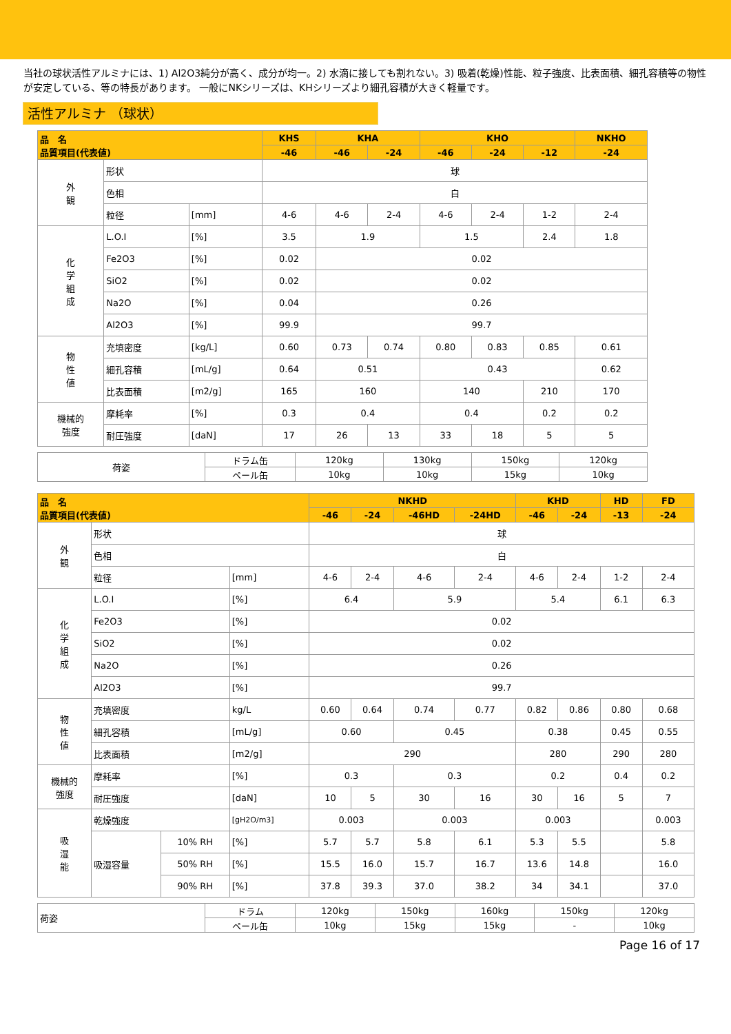当社の球状活性アルミナには、1) Al2O3純分が高く、成分が均一。2) 水滴に接しても割れない。3) 吸着(乾燥)性能、粒子強度、比表面積、細孔容積等の物性が安定している、等の特長があります。 一般にNKシリーズは、KHシリーズより細孔容積が大きく軽量です。
活性アルミナ （球状）
| 品 名 品質項目(代表値) | | | KHS | KHA | | KHO | | | NKHO |
| --- | --- | --- | --- | --- | --- | --- | --- | --- | --- |
| | | | -46 | -46 | -24 | -46 | -24 | -12 | -24 |
| 外 観 | 形状 | | 球 | | | | | | |
| | 色相 | | 白 | | | | | | |
| | 粒径 | [mm] | 4-6 | 4-6 | 2-4 | 4-6 | 2-4 | 1-2 | 2-4 |
| 化 学 組 成 | L.O.I | [%] | 3.5 | 1.9 | | 1.5 | | 2.4 | 1.8 |
| | Fe2O3 | [%] | 0.02 | 0.02 | | | | | |
| | SiO2 | [%] | 0.02 | 0.02 | | | | | |
| | Na2O | [%] | 0.04 | 0.26 | | | | | |
| | Al2O3 | [%] | 99.9 | 99.7 | | | | | |
| 物 性 値 | 充填密度 | [kg/L] | 0.60 | 0.73 | 0.74 | 0.80 | 0.83 | 0.85 | 0.61 |
| | 細孔容積 | [mL/g] | 0.64 | 0.51 | | 0.43 | | | 0.62 |
| | 比表面積 | [m2/g] | 165 | 160 | | 140 | | 210 | 170 |
| 機械的 強度 | 摩耗率 | [%] | 0.3 | 0.4 | | 0.4 | | 0.2 | 0.2 |
| | 耐圧強度 | [daN] | 17 | 26 | 13 | 33 | 18 | 5 | 5 |
| 荷姿 | ドラム缶 | 120kg | 130kg | 150kg | 120kg |
| | ペール缶 | 10kg | 10kg | 15kg | 10kg |
| 品 名 品質項目(代表値) | | | | NKHD | | | | KHD | | HD | FD |
| --- | --- | --- | --- | --- | --- | --- | --- | --- | --- | --- | --- |
| | | | | -46 | -24 | -46HD | -24HD | -46 | -24 | -13 | -24 |
| 外 観 | 形状 | | | 球 | | | | | | | |
| | 色相 | | | 白 | | | | | | | |
| | 粒径 | | [mm] | 4-6 | 2-4 | 4-6 | 2-4 | 4-6 | 2-4 | 1-2 | 2-4 |
| 化 学 組 成 | L.O.I | | [%] | 6.4 | | 5.9 | | 5.4 | | 6.1 | 6.3 |
| | Fe2O3 | | [%] | 0.02 | | | | | | | |
| | SiO2 | | [%] | 0.02 | | | | | | | |
| | Na2O | | [%] | 0.26 | | | | | | | |
| | Al2O3 | | [%] | 99.7 | | | | | | | |
| 物 性 値 | 充填密度 | | kg/L | 0.60 | 0.64 | 0.74 | 0.77 | 0.82 | 0.86 | 0.80 | 0.68 |
| | 細孔容積 | | [mL/g] | 0.60 | | 0.45 | | 0.38 | | 0.45 | 0.55 |
| | 比表面積 | | [m2/g] | 290 | | | | 280 | | 290 | 280 |
| 機械的 強度 | 摩耗率 | | [%] | 0.3 | | 0.3 | | 0.2 | | 0.4 | 0.2 |
| | 耐圧強度 | | [daN] | 10 | 5 | 30 | 16 | 30 | 16 | 5 | 7 |
| 吸 湿 能 | 乾燥強度 | | [gH2O/m3] | 0.003 | | 0.003 | | 0.003 | | | 0.003 |
| | 吸湿容量 | 10% RH | [%] | 5.7 | 5.7 | 5.8 | 6.1 | 5.3 | 5.5 | | 5.8 |
| | | 50% RH | [%] | 15.5 | 16.0 | 15.7 | 16.7 | 13.6 | 14.8 | | 16.0 |
| | | 90% RH | [%] | 37.8 | 39.3 | 37.0 | 38.2 | 34 | 34.1 | | 37.0 |
| 荷姿 | ドラム | 120kg | 150kg | 160kg | 150kg | 120kg |
| | ペール缶 | 10kg | 15kg | 15kg | - | 10kg |
Page 16 of 17